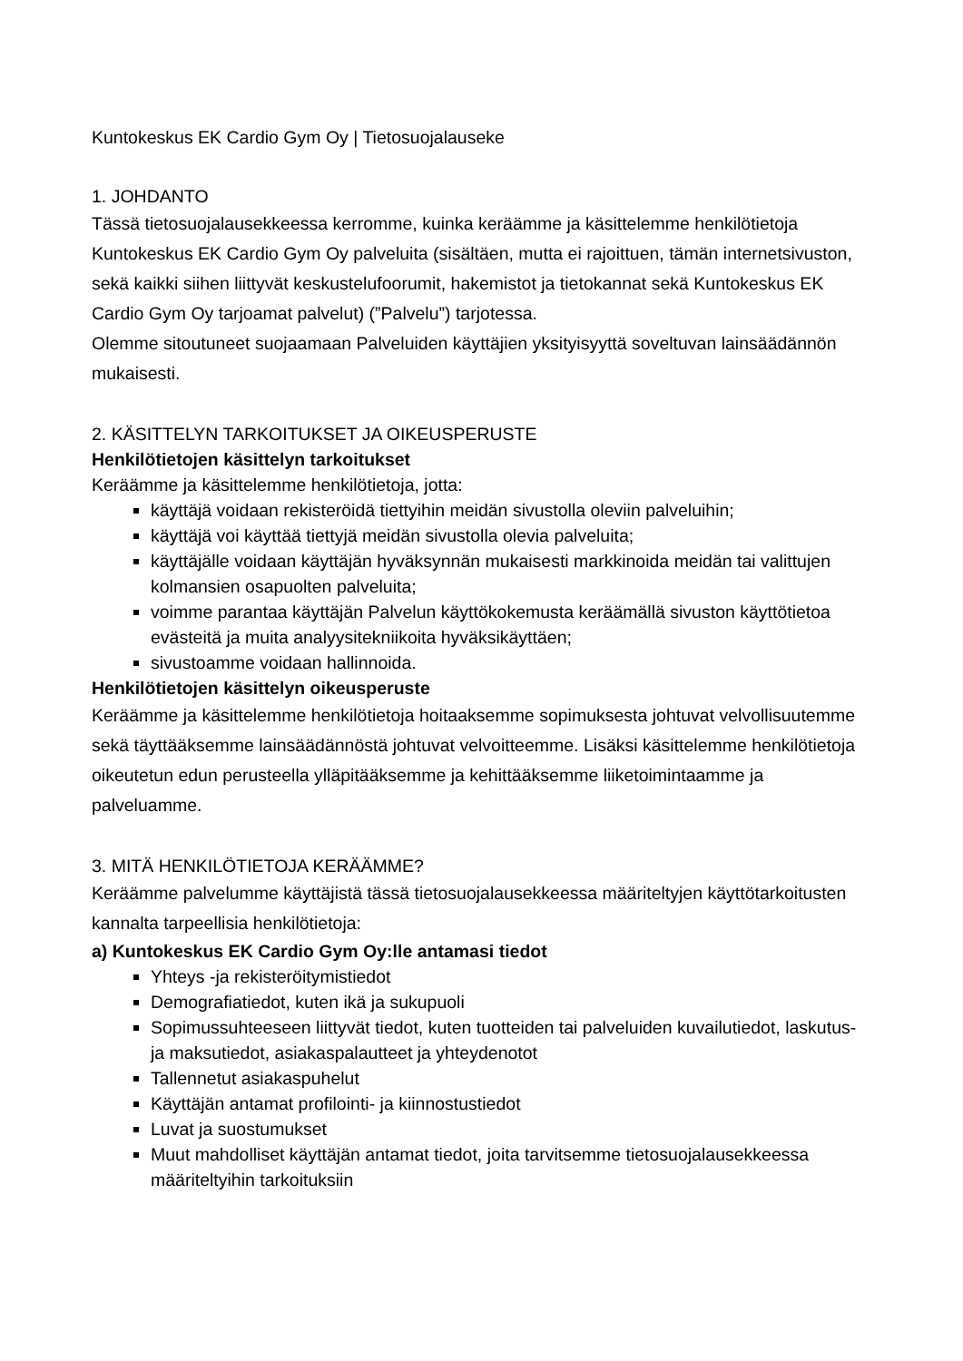Kuntokeskus EK Cardio Gym Oy | Tietosuojalauseke
1. JOHDANTO
Tässä tietosuojalausekkeessa kerromme, kuinka keräämme ja käsittelemme henkilötietoja Kuntokeskus EK Cardio Gym Oy palveluita (sisältäen, mutta ei rajoittuen, tämän internetsivuston, sekä kaikki siihen liittyvät keskustelufoorumit, hakemistot ja tietokannat sekä Kuntokeskus EK Cardio Gym Oy tarjoamat palvelut) (”Palvelu”) tarjotessa.
Olemme sitoutuneet suojaamaan Palveluiden käyttäjien yksityisyyttä soveltuvan lainsäädännön mukaisesti.
2. KÄSITTELYN TARKOITUKSET JA OIKEUSPERUSTE
Henkilötietojen käsittelyn tarkoitukset
Keräämme ja käsittelemme henkilötietoja, jotta:
käyttäjä voidaan rekisteröidä tiettyihin meidän sivustolla oleviin palveluihin;
käyttäjä voi käyttää tiettyjä meidän sivustolla olevia palveluita;
käyttäjälle voidaan käyttäjän hyväksynnän mukaisesti markkinoida meidän tai valittujen kolmansien osapuolten palveluita;
voimme parantaa käyttäjän Palvelun käyttökokemusta keräämällä sivuston käyttötietoa evästeitä ja muita analyysitekniikoita hyväksikäyttäen;
sivustoamme voidaan hallinnoida.
Henkilötietojen käsittelyn oikeusperuste
Keräämme ja käsittelemme henkilötietoja hoitaaksemme sopimuksesta johtuvat velvollisuutemme sekä täyttääksemme lainsäädännöstä johtuvat velvoitteemme. Lisäksi käsittelemme henkilötietoja oikeutetun edun perusteella ylläpitääksemme ja kehittääksemme liiketoimintaamme ja palveluamme.
3. MITÄ HENKILÖTIETOJA KERÄÄMME?
Keräämme palvelumme käyttäjistä tässä tietosuojalausekkeessa määriteltyjen käyttötarkoitusten kannalta tarpeellisia henkilötietoja:
a) Kuntokeskus EK Cardio Gym Oy:lle antamasi tiedot
Yhteys -ja rekisteröitymistiedot
Demografiatiedot, kuten ikä ja sukupuoli
Sopimussuhteeseen liittyvät tiedot, kuten tuotteiden tai palveluiden kuvailutiedot, laskutus- ja maksutiedot, asiakaspalautteet ja yhteydenotot
Tallennetut asiakaspuhelut
Käyttäjän antamat profilointi- ja kiinnostustiedot
Luvat ja suostumukset
Muut mahdolliset käyttäjän antamat tiedot, joita tarvitsemme tietosuojalausekkeessa määriteltyihin tarkoituksiin